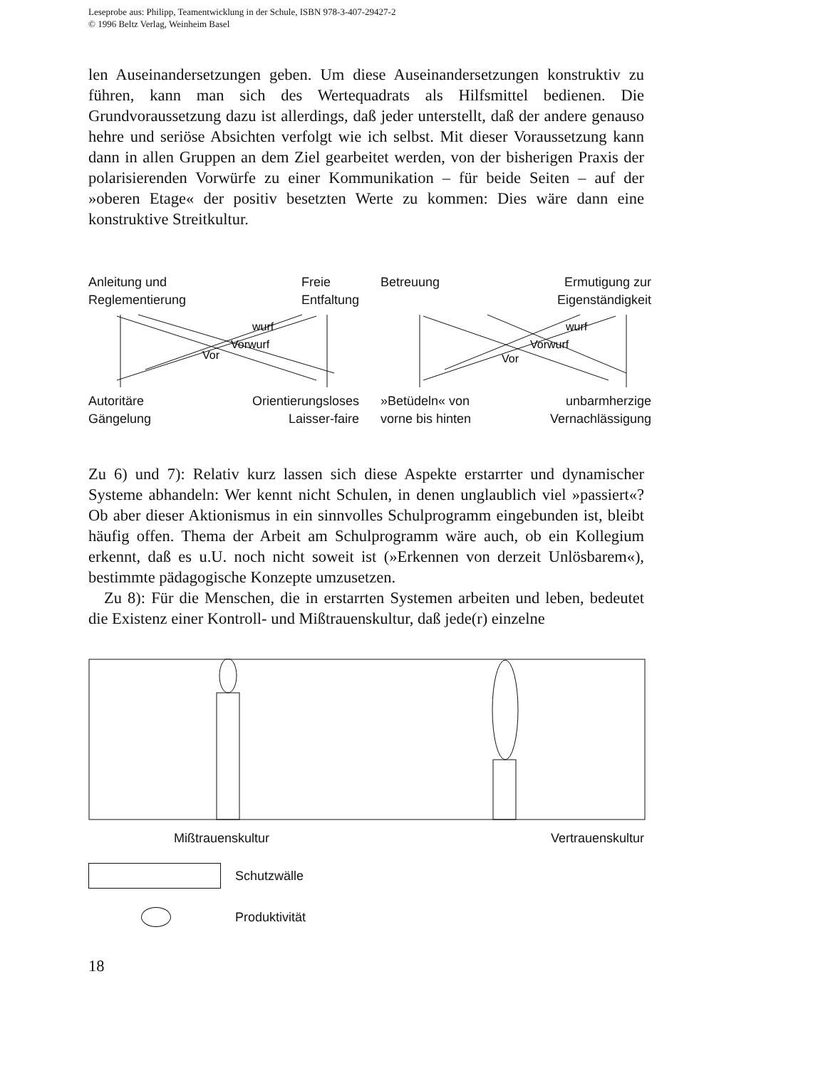Leseprobe aus: Philipp, Teamentwicklung in der Schule, ISBN 978-3-407-29427-2
© 1996 Beltz Verlag, Weinheim Basel
len Auseinandersetzungen geben. Um diese Auseinandersetzungen konstruktiv zu führen, kann man sich des Wertequadrats als Hilfsmittel bedienen. Die Grundvoraussetzung dazu ist allerdings, daß jeder unterstellt, daß der andere genauso hehre und seriöse Absichten verfolgt wie ich selbst. Mit dieser Voraussetzung kann dann in allen Gruppen an dem Ziel gearbeitet werden, von der bisherigen Praxis der polarisierenden Vorwürfe zu einer Kommunikation – für beide Seiten – auf der »oberen Etage« der positiv besetzten Werte zu kommen: Dies wäre dann eine konstruktive Streitkultur.
Anleitung und
Reglementierung Freie
Entfaltung
Vor
Vorwurf
wurf
Autoritäre
Gängelung Orientierungsloses
Laisser-faire
Betreuung Ermutigung zur
Eigenständigkeit
Vor
Vorwurf
wurf
»Betüdeln« von
vorne bis hinten unbarmherzige
Vernachlässigung
Zu 6) und 7): Relativ kurz lassen sich diese Aspekte erstarrter und dynamischer Systeme abhandeln: Wer kennt nicht Schulen, in denen unglaublich viel »passiert«? Ob aber dieser Aktionismus in ein sinnvolles Schulprogramm eingebunden ist, bleibt häufig offen. Thema der Arbeit am Schulprogramm wäre auch, ob ein Kollegium erkennt, daß es u.U. noch nicht soweit ist (»Erkennen von derzeit Unlösbarem«), bestimmte pädagogische Konzepte umzusetzen.
Zu 8): Für die Menschen, die in erstarrten Systemen arbeiten und leben, bedeutet die Existenz einer Kontroll- und Mißtrauenskultur, daß jede(r) einzelne
Mißtrauenskultur Vertrauenskultur
Schutzwälle
Produktivität
18